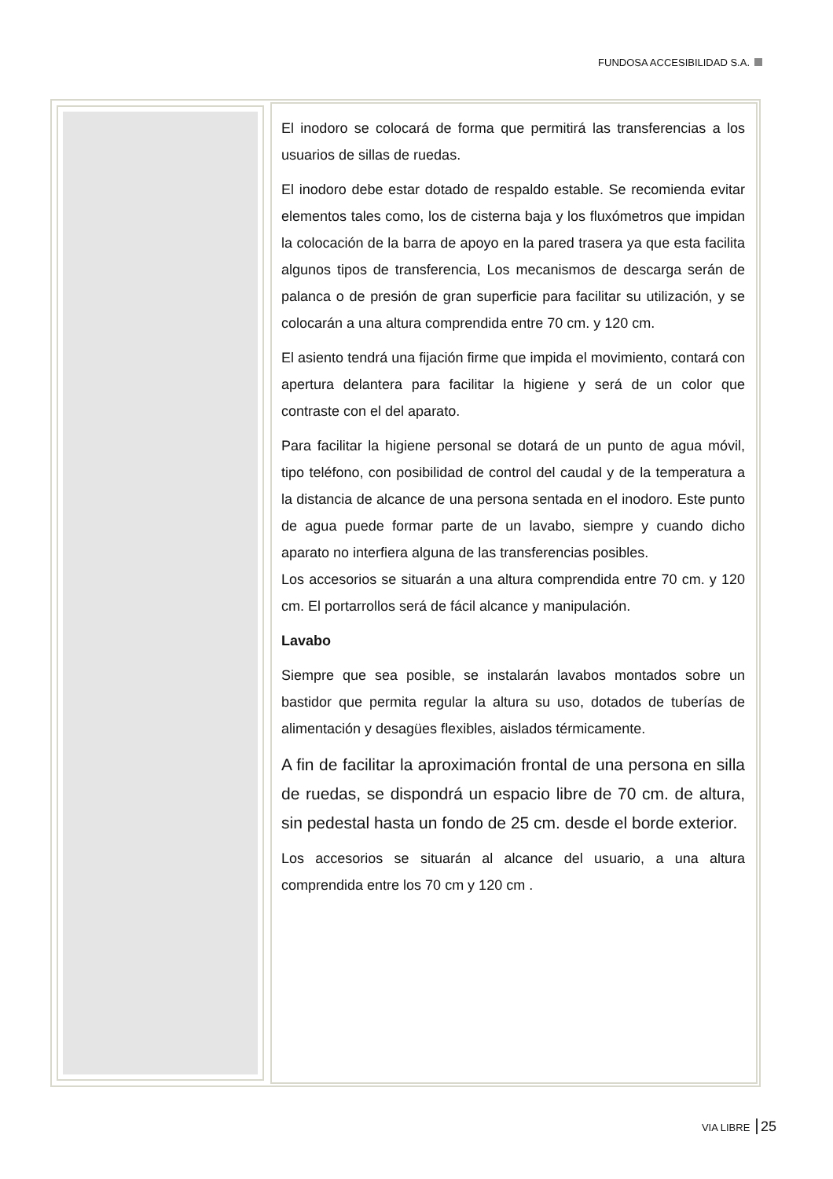FUNDOSA ACCESIBILIDAD S.A.
El inodoro se colocará de forma que permitirá las transferencias a los usuarios de sillas de ruedas.
El inodoro debe estar dotado de respaldo estable. Se recomienda evitar elementos tales como, los de cisterna baja y los fluxómetros que impidan la colocación de la barra de apoyo en la pared trasera ya que esta facilita algunos tipos de transferencia, Los mecanismos de descarga serán de palanca o de presión de gran superficie para facilitar su utilización, y se colocarán a una altura comprendida entre 70 cm. y 120 cm.
El asiento tendrá una fijación firme que impida el movimiento, contará con apertura delantera para facilitar la higiene y será de un color que contraste con el del aparato.
Para facilitar la higiene personal se dotará de un punto de agua móvil, tipo teléfono, con posibilidad de control del caudal y de la temperatura a la distancia de alcance de una persona sentada en el inodoro. Este punto de agua puede formar parte de un lavabo, siempre y cuando dicho aparato no interfiera alguna de las transferencias posibles.
Los accesorios se situarán a una altura comprendida entre 70 cm. y 120 cm. El portarrollos será de fácil alcance y manipulación.
Lavabo
Siempre que sea posible, se instalarán lavabos montados sobre un bastidor que permita regular la altura su uso, dotados de tuberías de alimentación y desagües flexibles, aislados térmicamente.
A fin de facilitar la aproximación frontal de una persona en silla de ruedas, se dispondrá un espacio libre de 70 cm. de altura, sin pedestal hasta un fondo de 25 cm. desde el borde exterior.
Los accesorios se situarán al alcance del usuario, a una altura comprendida entre los 70 cm y 120 cm .
VIA LIBRE 25